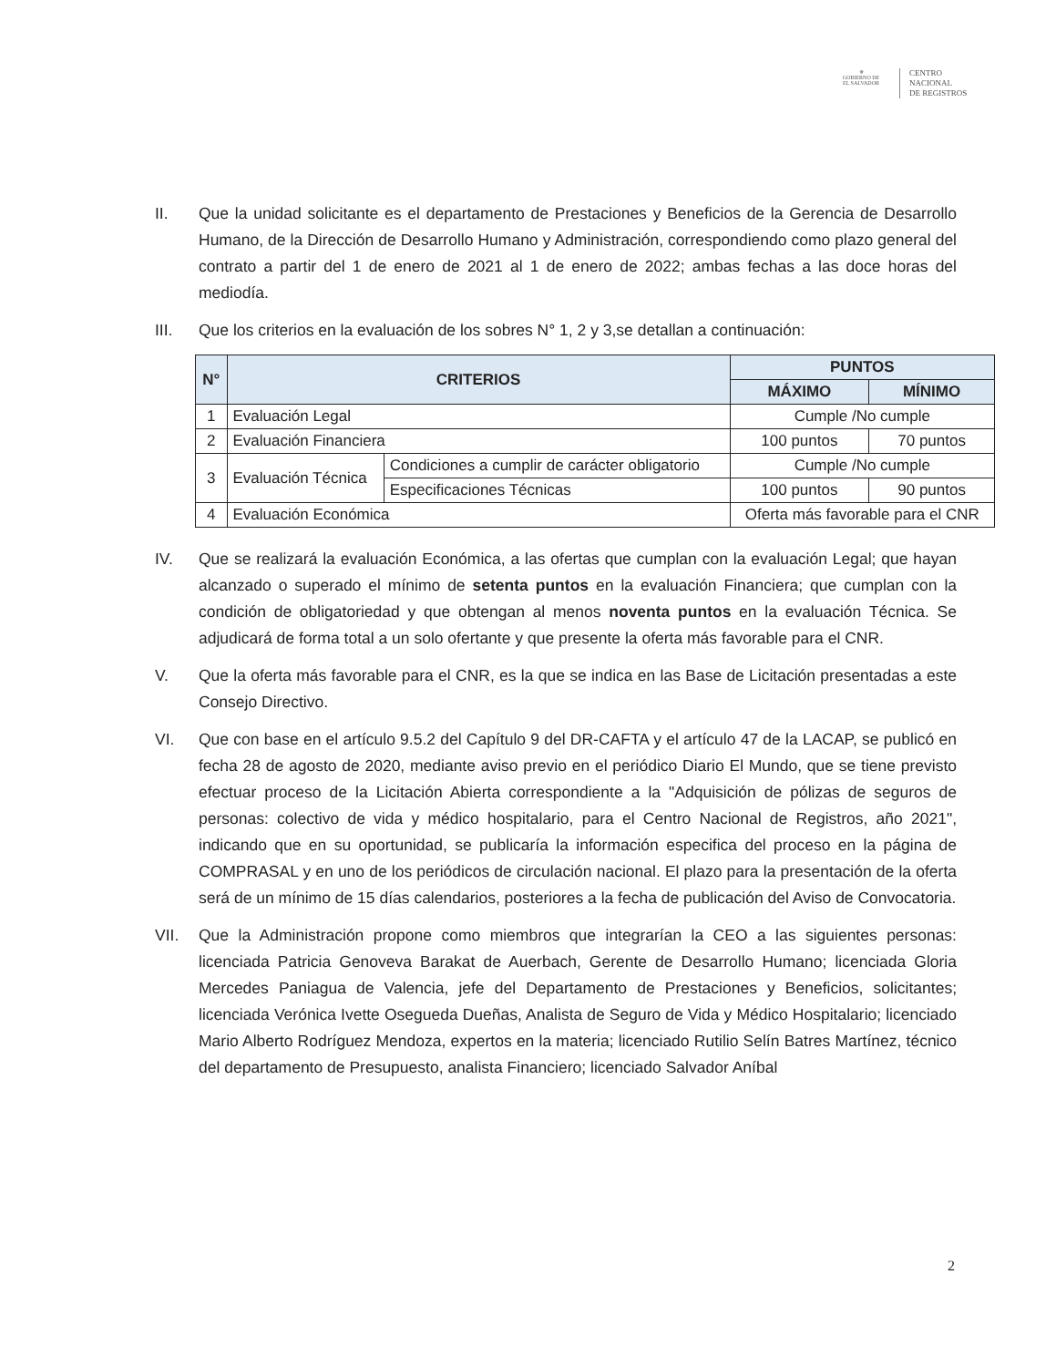✵
GOBIERNO DE
EL SALVADOR
CENTRO
NACIONAL
DE REGISTROS
II. Que la unidad solicitante es el departamento de Prestaciones y Beneficios de la Gerencia de Desarrollo Humano, de la Dirección de Desarrollo Humano y Administración, correspondiendo como plazo general del contrato a partir del 1 de enero de 2021 al 1 de enero de 2022; ambas fechas a las doce horas del mediodía.
III. Que los criterios en la evaluación de los sobres N° 1, 2 y 3,se detallan a continuación:
| N° | CRITERIOS | | PUNTOS | |
| --- | --- | --- | --- | --- |
| | | | MÁXIMO | MÍNIMO |
| 1 | Evaluación Legal | | Cumple /No cumple | |
| 2 | Evaluación Financiera | | 100 puntos | 70 puntos |
| 3 | Evaluación Técnica | Condiciones a cumplir de carácter obligatorio | Cumple /No cumple | |
| | | Especificaciones Técnicas | 100 puntos | 90 puntos |
| 4 | Evaluación Económica | | Oferta más favorable para el CNR | |
IV. Que se realizará la evaluación Económica, a las ofertas que cumplan con la evaluación Legal; que hayan alcanzado o superado el mínimo de setenta puntos en la evaluación Financiera; que cumplan con la condición de obligatoriedad y que obtengan al menos noventa puntos en la evaluación Técnica. Se adjudicará de forma total a un solo ofertante y que presente la oferta más favorable para el CNR.
V. Que la oferta más favorable para el CNR, es la que se indica en las Base de Licitación presentadas a este Consejo Directivo.
VI. Que con base en el artículo 9.5.2 del Capítulo 9 del DR-CAFTA y el artículo 47 de la LACAP, se publicó en fecha 28 de agosto de 2020, mediante aviso previo en el periódico Diario El Mundo, que se tiene previsto efectuar proceso de la Licitación Abierta correspondiente a la "Adquisición de pólizas de seguros de personas: colectivo de vida y médico hospitalario, para el Centro Nacional de Registros, año 2021", indicando que en su oportunidad, se publicaría la información especifica del proceso en la página de COMPRASAL y en uno de los periódicos de circulación nacional. El plazo para la presentación de la oferta será de un mínimo de 15 días calendarios, posteriores a la fecha de publicación del Aviso de Convocatoria.
VII. Que la Administración propone como miembros que integrarían la CEO a las siguientes personas: licenciada Patricia Genoveva Barakat de Auerbach, Gerente de Desarrollo Humano; licenciada Gloria Mercedes Paniagua de Valencia, jefe del Departamento de Prestaciones y Beneficios, solicitantes; licenciada Verónica Ivette Osegueda Dueñas, Analista de Seguro de Vida y Médico Hospitalario; licenciado Mario Alberto Rodríguez Mendoza, expertos en la materia; licenciado Rutilio Selín Batres Martínez, técnico del departamento de Presupuesto, analista Financiero; licenciado Salvador Aníbal
2